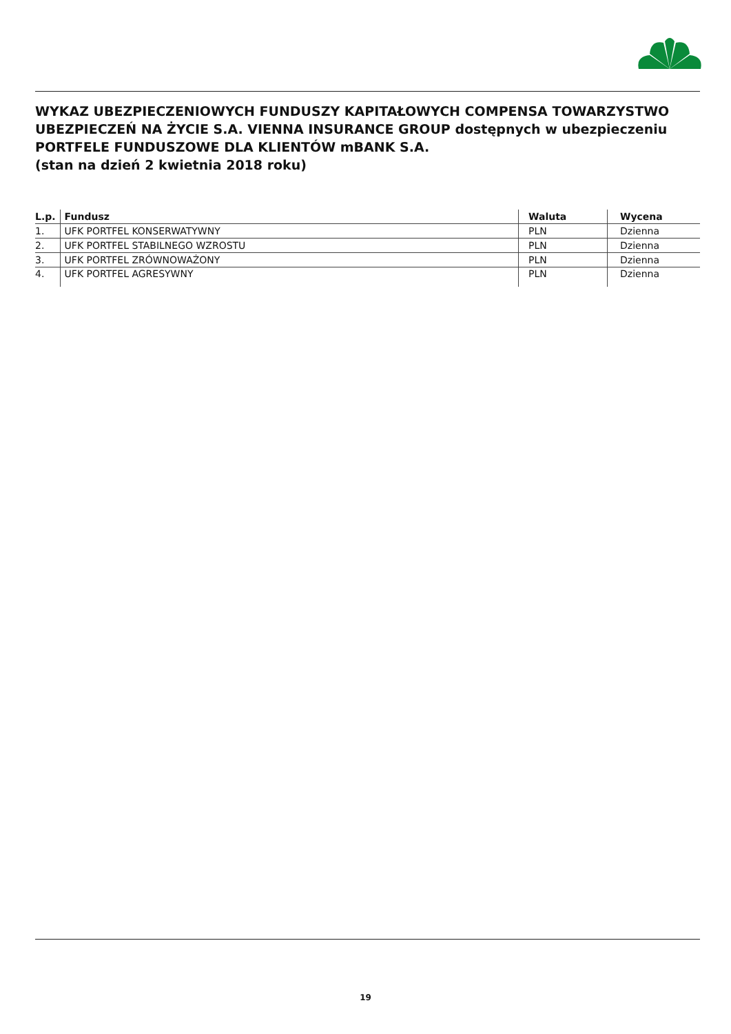WYKAZ UBEZPIECZENIOWYCH FUNDUSZY KAPITAŁOWYCH COMPENSA TOWARZYSTWO UBEZPIECZEŃ NA ŻYCIE S.A. VIENNA INSURANCE GROUP dostępnych w ubezpieczeniu PORTFELE FUNDUSZOWE DLA KLIENTÓW mBANK S.A.
(stan na dzień 2 kwietnia 2018 roku)
| L.p. | Fundusz | Waluta | Wycena |
| --- | --- | --- | --- |
| 1. | UFK PORTFEL KONSERWATYWNY | PLN | Dzienna |
| 2. | UFK PORTFEL STABILNEGO WZROSTU | PLN | Dzienna |
| 3. | UFK PORTFEL ZRÓWNOWAŻONY | PLN | Dzienna |
| 4. | UFK PORTFEL AGRESYWNY | PLN | Dzienna |
19